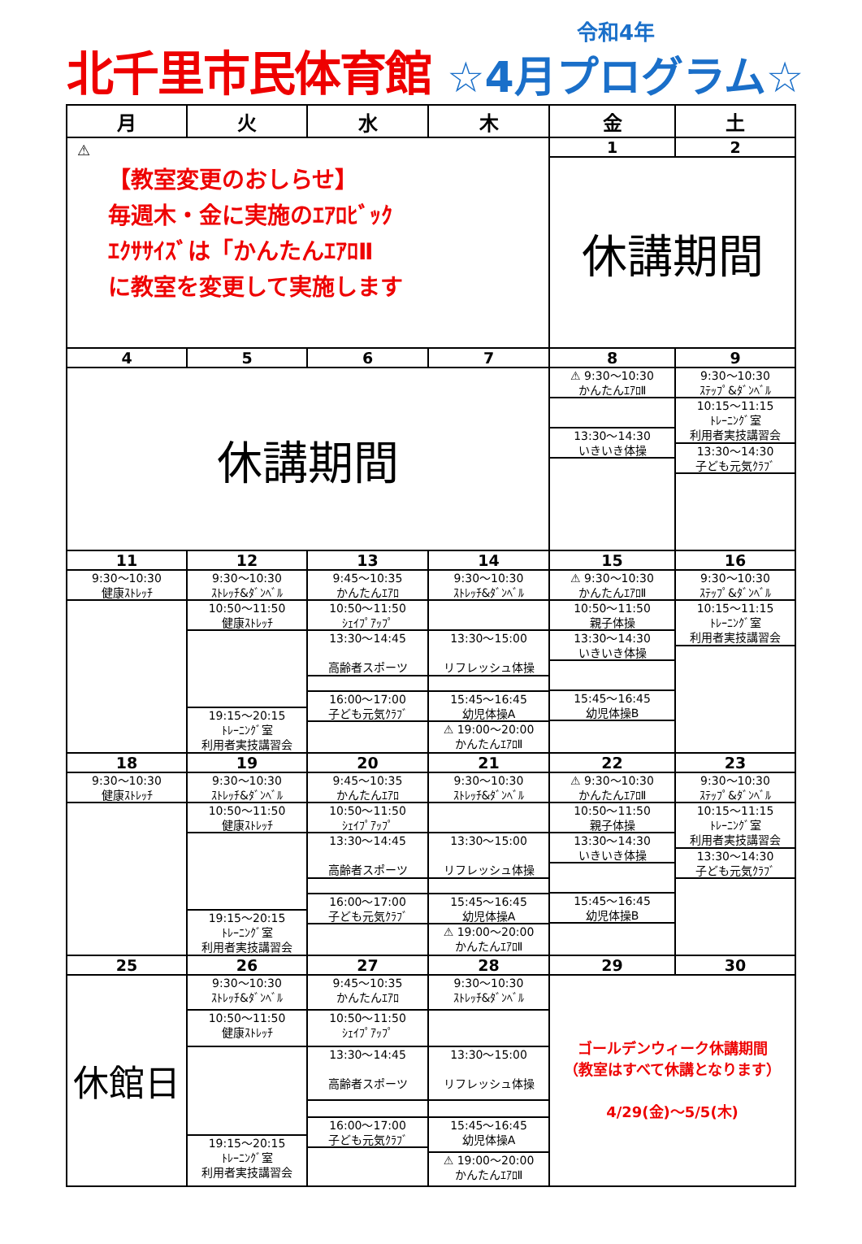北千里市民体育館
令和4年
☆4月プログラム☆
| 月 | 火 | 水 | 木 | 金 | 土 |
| --- | --- | --- | --- | --- | --- |
| ⚠ 【教室変更のおしらせ】 毎週木・金に実施のｴｱﾛﾋﾞｯｸ ｴｸｻｻｲｽﾞは「かんたんｴｱﾛⅡ に教室を変更して実施します | | | | 1 | 2 |
| | | | | 休講期間 | |
| 4 | 5 | 6 | 7 | 8 | 9 |
| 休講期間 | | | | ⚠ 9:30～10:30 かんたんｴｱﾛⅡ 13:30～14:30 いきいき体操 | 9:30～10:30 ｽﾃｯﾌﾟ&ﾀﾞﾝﾍﾞﾙ 10:15～11:15 ﾄﾚｰﾆﾝｸﾞ室 利用者実技講習会 13:30～14:30 子ども元気ｸﾗﾌﾞ |
| 11 | 12 | 13 | 14 | 15 | 16 |
| 9:30～10:30 健康ｽﾄﾚｯﾁ | 9:30～10:30 ｽﾄﾚｯﾁ&ﾀﾞﾝﾍﾞﾙ 10:50～11:50 健康ｽﾄﾚｯﾁ 19:15～20:15 ﾄﾚｰﾆﾝｸﾞ室 利用者実技講習会 | 9:45～10:35 かんたんｴｱﾛ 10:50～11:50 ｼｪｲﾌﾟｱｯﾌﾟ 13:30～14:45 高齢者スポーツ 16:00～17:00 子ども元気ｸﾗﾌﾞ | 9:30～10:30 ｽﾄﾚｯﾁ&ﾀﾞﾝﾍﾞﾙ 13:30～15:00 リフレッシュ体操 15:45～16:45 幼児体操A ⚠ 19:00～20:00 かんたんｴｱﾛⅡ | ⚠ 9:30～10:30 かんたんｴｱﾛⅡ 10:50～11:50 親子体操 13:30～14:30 いきいき体操 15:45～16:45 幼児体操B | 9:30～10:30 ｽﾃｯﾌﾟ&ﾀﾞﾝﾍﾞﾙ 10:15～11:15 ﾄﾚｰﾆﾝｸﾞ室 利用者実技講習会 |
| 18 | 19 | 20 | 21 | 22 | 23 |
| 9:30～10:30 健康ｽﾄﾚｯﾁ | 9:30～10:30 ｽﾄﾚｯﾁ&ﾀﾞﾝﾍﾞﾙ 10:50～11:50 健康ｽﾄﾚｯﾁ 19:15～20:15 ﾄﾚｰﾆﾝｸﾞ室 利用者実技講習会 | 9:45～10:35 かんたんｴｱﾛ 10:50～11:50 ｼｪｲﾌﾟｱｯﾌﾟ 13:30～14:45 高齢者スポーツ 16:00～17:00 子ども元気ｸﾗﾌﾞ | 9:30～10:30 ｽﾄﾚｯﾁ&ﾀﾞﾝﾍﾞﾙ 13:30～15:00 リフレッシュ体操 15:45～16:45 幼児体操A ⚠ 19:00～20:00 かんたんｴｱﾛⅡ | ⚠ 9:30～10:30 かんたんｴｱﾛⅡ 10:50～11:50 親子体操 13:30～14:30 いきいき体操 15:45～16:45 幼児体操B | 9:30～10:30 ｽﾃｯﾌﾟ&ﾀﾞﾝﾍﾞﾙ 10:15～11:15 ﾄﾚｰﾆﾝｸﾞ室 利用者実技講習会 13:30～14:30 子ども元気ｸﾗﾌﾞ |
| 25 | 26 | 27 | 28 | 29 | 30 |
| 休館日 | 9:30～10:30 ｽﾄﾚｯﾁ&ﾀﾞﾝﾍﾞﾙ 10:50～11:50 健康ｽﾄﾚｯﾁ 19:15～20:15 ﾄﾚｰﾆﾝｸﾞ室 利用者実技講習会 | 9:45～10:35 かんたんｴｱﾛ 10:50～11:50 ｼｪｲﾌﾟｱｯﾌﾟ 13:30～14:45 高齢者スポーツ 16:00～17:00 子ども元気ｸﾗﾌﾞ | 9:30～10:30 ｽﾄﾚｯﾁ&ﾀﾞﾝﾍﾞﾙ 13:30～15:00 リフレッシュ体操 15:45～16:45 幼児体操A ⚠ 19:00～20:00 かんたんｴｱﾛⅡ | ゴールデンウィーク休講期間 （教室はすべて休講となります） 4/29(金)～5/5(木) | |